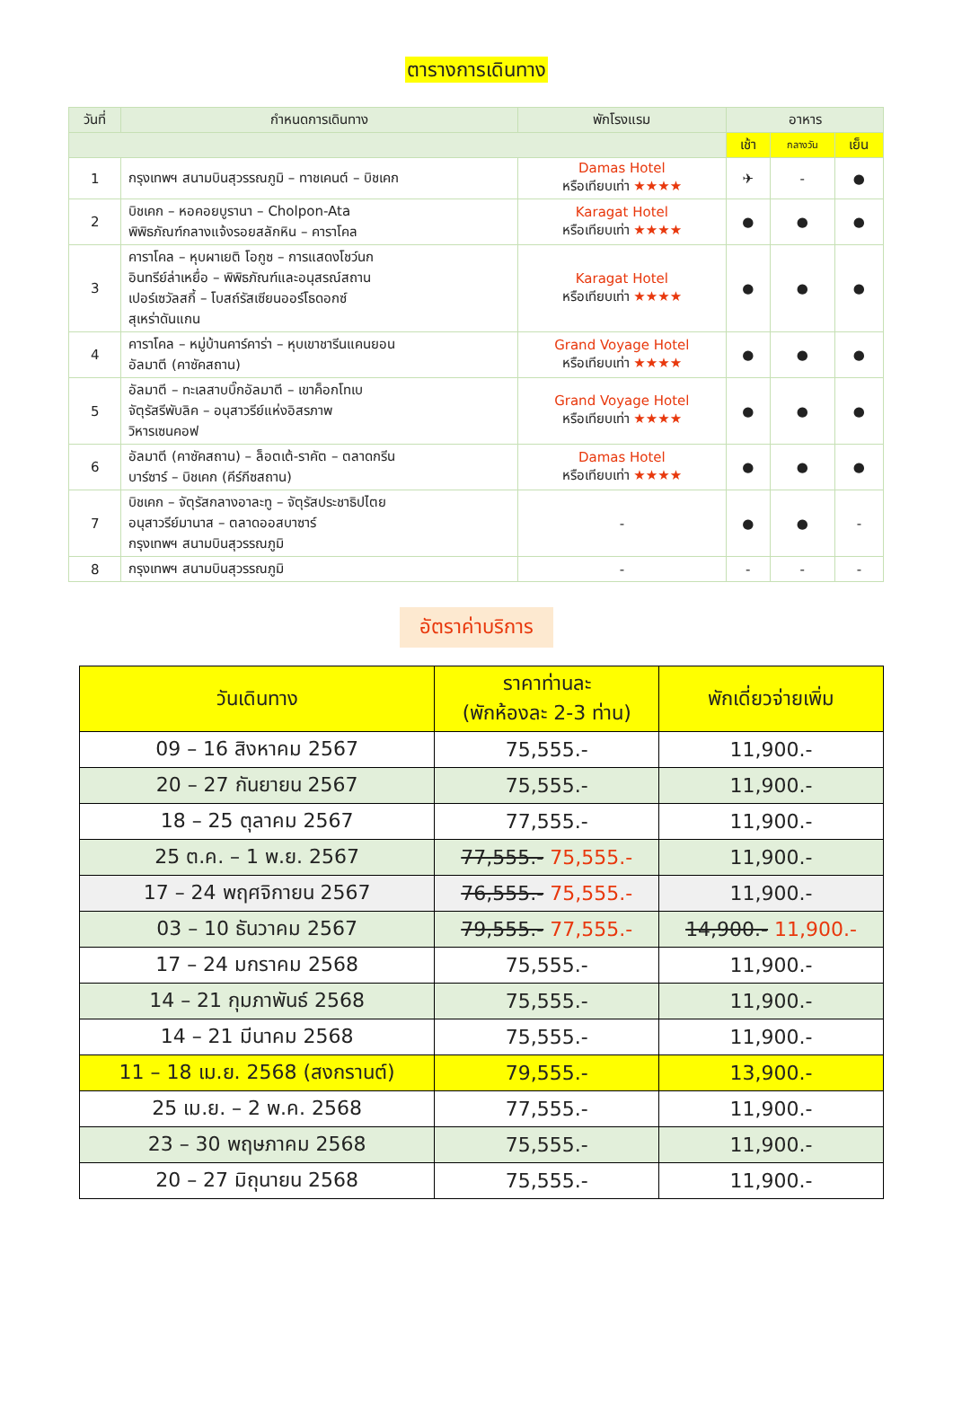ตารางการเดินทาง
| วันที่ | กำหนดการเดินทาง | พักโรงแรม | อาหาร | | |
| --- | --- | --- | --- | --- | --- |
| | | | เช้า | กลางวัน | เย็น |
| 1 | กรุงเทพฯ สนามบินสุวรรณภูมิ – ทาชเคนต์ – บิชเคก | Damas Hotel หรือเทียบเท่า ★★★★ | ✈ | - | ● |
| 2 | บิชเคก – หอคอยบูรานา – Cholpon-Ata พิพิธภัณฑ์กลางแจ้งรอยสลักหิน – คาราโคล | Karagat Hotel หรือเทียบเท่า ★★★★ | ● | ● | ● |
| 3 | คาราโคล – หุบผาเยติ โอกูซ – การแสดงโชว์นก อินทรีย์ล่าเหยื่อ – พิพิธภัณฑ์และอนุสรณ์สถาน เปอร์เซวัลสกี้ – โบสถ์รัสเซียนออร์โธดอกซ์ สุเหร่าดันแกน | Karagat Hotel หรือเทียบเท่า ★★★★ | ● | ● | ● |
| 4 | คาราโคล – หมู่บ้านคาร์คาร่า – หุบเขาชารีนแคนยอน อัลมาตี (คาซัคสถาน) | Grand Voyage Hotel หรือเทียบเท่า ★★★★ | ● | ● | ● |
| 5 | อัลมาตี – ทะเลสาบบิ๊กอัลมาตี – เขาค็อกโทเบ จัตุรัสรีพับลิค – อนุสาวรีย์แห่งอิสรภาพ วิหารเซนคอฟ | Grand Voyage Hotel หรือเทียบเท่า ★★★★ | ● | ● | ● |
| 6 | อัลมาตี (คาซัคสถาน) – ล็อตเต้-ราคัต – ตลาดกรีน บาร์ซาร์ – บิชเคก (คีร์กีซสถาน) | Damas Hotel หรือเทียบเท่า ★★★★ | ● | ● | ● |
| 7 | บิชเคก – จัตุรัสกลางอาละทู – จัตุรัสประชาธิปไตย อนุสาวรีย์มานาส – ตลาดออสบาซาร์ กรุงเทพฯ สนามบินสุวรรณภูมิ | - | ● | ● | - |
| 8 | กรุงเทพฯ สนามบินสุวรรณภูมิ | - | - | - | - |
อัตราค่าบริการ
| วันเดินทาง | ราคาท่านละ (พักห้องละ 2-3 ท่าน) | พักเดี่ยวจ่ายเพิ่ม |
| --- | --- | --- |
| 09 – 16 สิงหาคม 2567 | 75,555.- | 11,900.- |
| 20 – 27 กันยายน 2567 | 75,555.- | 11,900.- |
| 18 – 25 ตุลาคม 2567 | 77,555.- | 11,900.- |
| 25 ต.ค. – 1 พ.ย. 2567 | 77,555.- 75,555.- | 11,900.- |
| 17 – 24 พฤศจิกายน 2567 | 76,555.- 75,555.- | 11,900.- |
| 03 – 10 ธันวาคม 2567 | 79,555.- 77,555.- | 14,900.- 11,900.- |
| 17 – 24 มกราคม 2568 | 75,555.- | 11,900.- |
| 14 – 21 กุมภาพันธ์ 2568 | 75,555.- | 11,900.- |
| 14 – 21 มีนาคม 2568 | 75,555.- | 11,900.- |
| 11 – 18 เม.ย. 2568 (สงกรานต์) | 79,555.- | 13,900.- |
| 25 เม.ย. – 2 พ.ค. 2568 | 77,555.- | 11,900.- |
| 23 – 30 พฤษภาคม 2568 | 75,555.- | 11,900.- |
| 20 – 27 มิถุนายน 2568 | 75,555.- | 11,900.- |